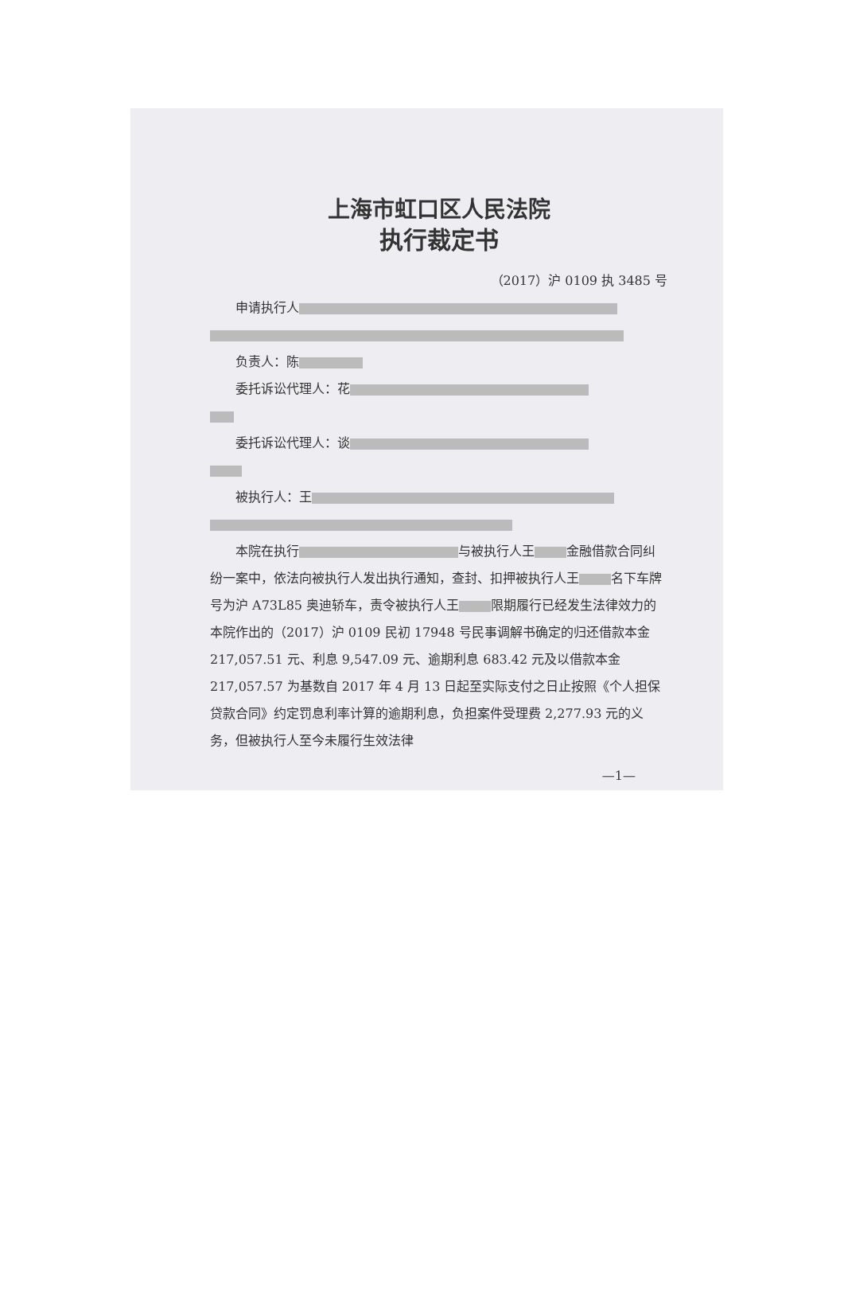上海市虹口区人民法院
执行裁定书
（2017）沪 0109 执 3485 号
申请执行人
负责人：陈
委托诉讼代理人：花
委托诉讼代理人：谈
被执行人：王
本院在执行 与被执行人王 金融借款合同纠纷一案中，依法向被执行人发出执行通知，查封、扣押被执行人王 名下车牌号为沪 A73L85 奥迪轿车，责令被执行人王 限期履行已经发生法律效力的本院作出的（2017）沪 0109 民初 17948 号民事调解书确定的归还借款本金 217,057.51 元、利息 9,547.09 元、逾期利息 683.42 元及以借款本金 217,057.57 为基数自 2017 年 4 月 13 日起至实际支付之日止按照《个人担保贷款合同》约定罚息利率计算的逾期利息，负担案件受理费 2,277.93 元的义务，但被执行人至今未履行生效法律
—1—